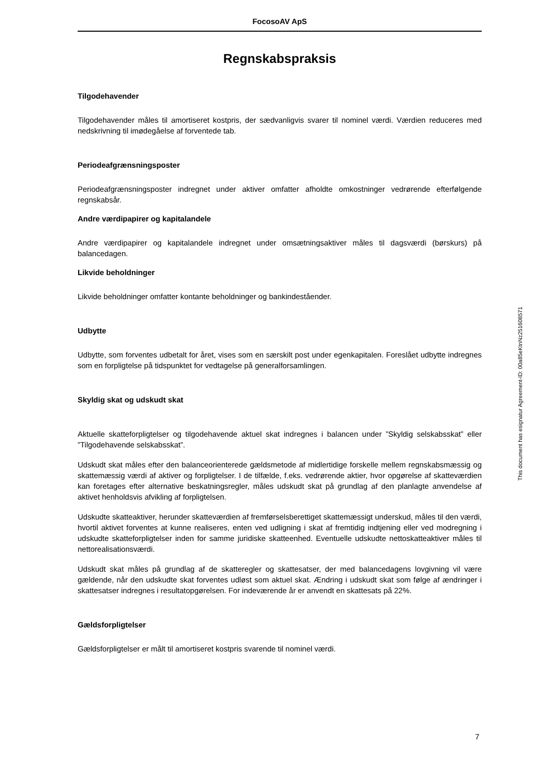FocosoAV ApS
Regnskabspraksis
Tilgodehavender
Tilgodehavender måles til amortiseret kostpris, der sædvanligvis svarer til nominel værdi. Værdien reduceres med nedskrivning til imødegåelse af forventede tab.
Periodeafgrænsningsposter
Periodeafgrænsningsposter indregnet under aktiver omfatter afholdte omkostninger vedrørende efterfølgende regnskabsår.
Andre værdipapirer og kapitalandele
Andre værdipapirer og kapitalandele indregnet under omsætningsaktiver måles til dagsværdi (børskurs) på balancedagen.
Likvide beholdninger
Likvide beholdninger omfatter kontante beholdninger og bankindeståender.
Udbytte
Udbytte, som forventes udbetalt for året, vises som en særskilt post under egenkapitalen. Foreslået udbytte indregnes som en forpligtelse på tidspunktet for vedtagelse på generalforsamlingen.
Skyldig skat og udskudt skat
Aktuelle skatteforpligtelser og tilgodehavende aktuel skat indregnes i balancen under ”Skyldig selskabsskat” eller ”Tilgodehavende selskabsskat”.
Udskudt skat måles efter den balanceorienterede gældsmetode af midlertidige forskelle mellem regnskabsmæssig og skattemæssig værdi af aktiver og forpligtelser. I de tilfælde, f.eks. vedrørende aktier, hvor opgørelse af skatteværdien kan foretages efter alternative beskatningsregler, måles udskudt skat på grundlag af den planlagte anvendelse af aktivet henholdsvis afvikling af forpligtelsen.
Udskudte skatteaktiver, herunder skatteværdien af fremførselsberettiget skattemæssigt underskud, måles til den værdi, hvortil aktivet forventes at kunne realiseres, enten ved udligning i skat af fremtidig indtjening eller ved modregning i udskudte skatteforpligtelser inden for samme juridiske skatteenhed. Eventuelle udskudte nettoskatteaktiver måles til nettorealisationsværdi.
Udskudt skat måles på grundlag af de skatteregler og skattesatser, der med balancedagens lovgivning vil være gældende, når den udskudte skat forventes udløst som aktuel skat. Ændring i udskudt skat som følge af ændringer i skattesatser indregnes i resultatopgørelsen. For indeværende år er anvendt en skattesats på 22%.
Gældsforpligtelser
Gældsforpligtelser er målt til amortiseret kostpris svarende til nominel værdi.
This document has esignatur Agreement-ID: 00a85eKtnNz251608571
7